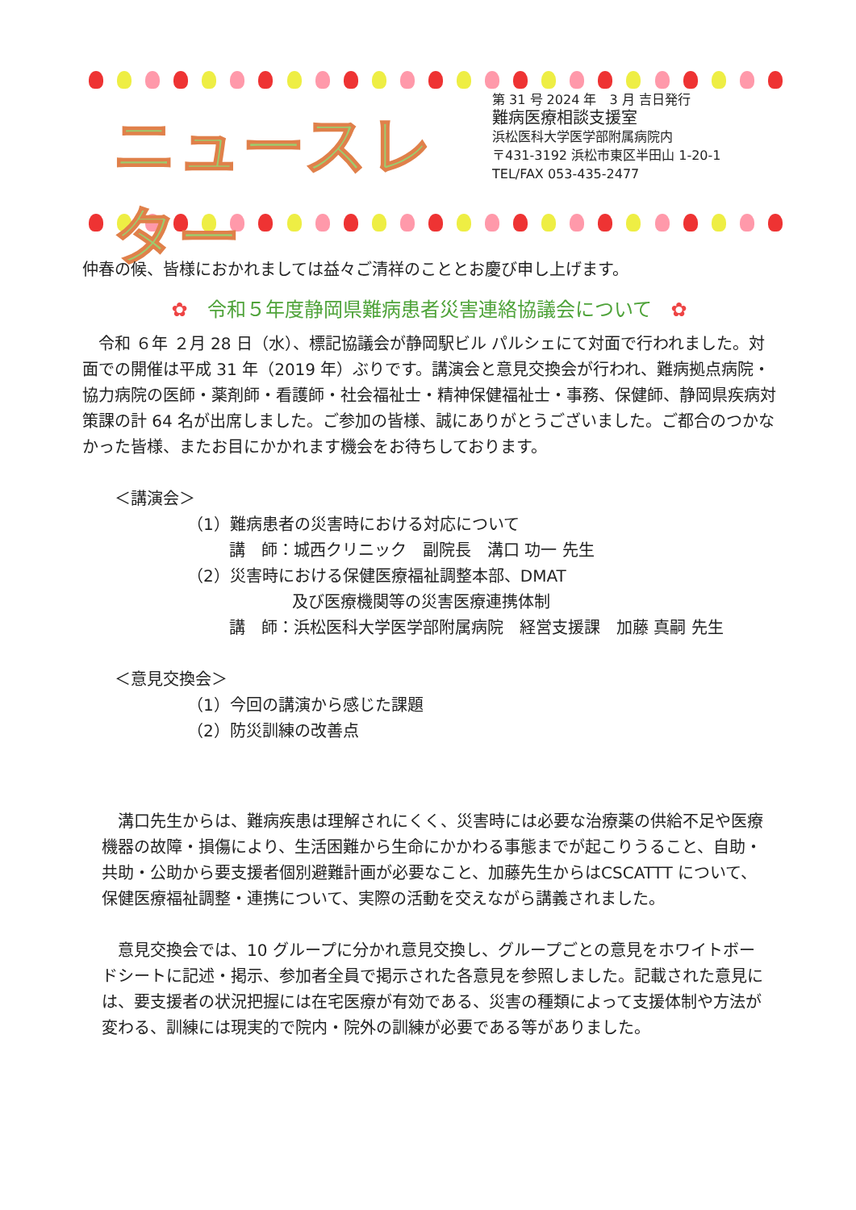ニュースレター
第 31 号 2024 年　3 月 吉日発行
難病医療相談支援室
浜松医科大学医学部附属病院内
〒431-3192 浜松市東区半田山 1-20-1
TEL/FAX 053-435-2477
仲春の候、皆様におかれましては益々ご清祥のこととお慶び申し上げます。
✿　令和５年度静岡県難病患者災害連絡協議会について　✿
　令和 ６年 ２月 28 日（水）、標記協議会が静岡駅ビル パルシェにて対面で行われました。対面での開催は平成 31 年（2019 年）ぶりです。講演会と意見交換会が行われ、難病拠点病院・協力病院の医師・薬剤師・看護師・社会福祉士・精神保健福祉士・事務、保健師、静岡県疾病対策課の計 64 名が出席しました。ご参加の皆様、誠にありがとうございました。ご都合のつかなかった皆様、またお目にかかれます機会をお待ちしております。
＜講演会＞
（1）難病患者の災害時における対応について
講　師：城西クリニック　副院長　溝口 功一 先生
（2）災害時における保健医療福祉調整本部、DMAT
及び医療機関等の災害医療連携体制
講　師：浜松医科大学医学部附属病院　経営支援課　加藤 真嗣 先生
＜意見交換会＞
（1）今回の講演から感じた課題
（2）防災訓練の改善点
　溝口先生からは、難病疾患は理解されにくく、災害時には必要な治療薬の供給不足や医療機器の故障・損傷により、生活困難から生命にかかわる事態までが起こりうること、自助・共助・公助から要支援者個別避難計画が必要なこと、加藤先生からはCSCATTT について、保健医療福祉調整・連携について、実際の活動を交えながら講義されました。
　意見交換会では、10 グループに分かれ意見交換し、グループごとの意見をホワイトボードシートに記述・掲示、参加者全員で掲示された各意見を参照しました。記載された意見には、要支援者の状況把握には在宅医療が有効である、災害の種類によって支援体制や方法が変わる、訓練には現実的で院内・院外の訓練が必要である等がありました。